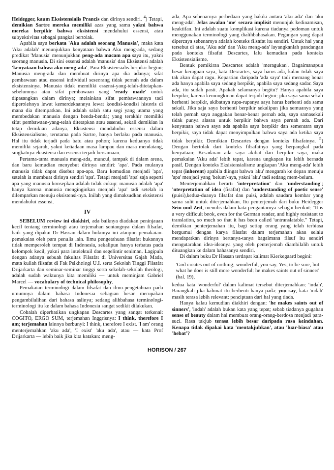Heidegger, kaum Eksistensialis Prancis dan dirinya sendiri. <sup>4</sup>) Tetapi, demikian Sartre mereka memiliki azas yang sama yakni bahwa mereka berpikir bahwa eksistensi mendahului essensi, atau subyektivitas sebagai pangkal bertolak.
Apabila saya berkata 'Aku adalah seorang Manusia', maka kata 'Aku adalah' menunjukkan kenyataan bahwa Aku meng-ada, sedang predikat 'Manusia' menunjukkan peng-ada macam apa saya itu, yakni seorang manusia. Di sini essensi adalah 'manusia' dan Eksistensi adalah 'kenyataan bahwa aku meng-ada'. Para Eksistensialis berpikir begini: Manusia meng-ada dan membuat dirinya apa dia adanya; sifat pembawaan atau essensi individuil seseorang tidak pernah ada dalam eksistensinya. Manusia tidak memiliki essensi-yang-telah-ditetapkan-sebelumnya atau sifat pembawaan yang 'ready made' untuk dipasangkan dalam dirinya; melainkan sifat pembawaannya tadi diperolehnya lewat kemerdekaannya lewat kondisi-kondisi historis di mana dia ditempatkan. Ini adalah salah satu segi yang utama yang membedakan manusia dengan benda-benda; yang terakhir memiliki sifat pembawaan-yang-telah ditetapkan atau essensi, sekali demikian ia tetap demikian adanya. Eksistensi mendahului essensi dalam Eksistensialisme, terutama pada Sartre, hanya berlaku pada manusia. Hal itu tidak terjadi pada batu atau pohon; karena keduanya tidak memiliki sejarah, yakni ketiadaan masa lampau dan masa mendatang, singkatnya eksistensi dan essensi terjadi bersamaan.
Pertama-tama manusia meng-ada, muncul, tampak di dalam arena, dan baru kemudian menyebut dirinya sendiri: 'apa'. Pada mulanya manusia tidak dapat disebut apa-apa. Baru kemudian menjadi 'apa', setelah ia membuat dirinya sendiri 'apa'. Tetapi menjadi 'apa' saja seperti apa yang manusia konsepkan adalah tidak cukup: manusia adalah 'apa' hanya karena manusia menginginkan menjadi 'apa' tadi setelah ia dilemparkan menuju eksistensi-nya. Inilah yang dimaksudkan eksistensi mendahului essensi.
IV
SEBELUM review ini diakhiri, ada baiknya diadakan peninjauan kecil tentang terminologi atau terjemahan sentangnya dalam filsafat, baik yang dipakai Dr Hassan dalam bukunya ini ataupun pemakaian-pemakaian oleh para penulis lain. Ilmu pengetahuan filsafat bukannya tidak memperoleh tempat di Indonesia, sekalipun hanya terbatas pada kelompok kecil, yakni para intelektuil dan segelintir seniman. Lagipula dengan adanya sebuah fakultas Filsafat di Universitas Gajah Mada, mata kuliah filsafat di Fak Psikhologi U.I. serta Sekolah Tinggi Filsafat Drijarkarta dan seminar-seminar tinggi serta sekolah-sekolah theologi, adalah sudah waktunya kita memiliki — untuk meminjam Gabriel Marcel — vocabulary of technical philosophy.
Pemakaian terminologi dalam filsafat dan ilmu-pengetahuan pada umumnya dalam bahasa Indonesia sebagian besar merupakan pengambilalihan dari bahasa aslinya; sedang alihbahasa terminologi-terminologi itu ke dalam bahasa Indonesia sangat sedikit dilakukan.
Cobalah diperhatikan ungkapan Descartes yang sangat terkenal: COGITO, ERGO SUM, terjemahan Inggrisnya: I think, therefore I am; terjemahan lainnya berbunyi: I think, therefore I exist. 'I am' orang menterjemahkan 'aku ada', 'I exist' 'aku ada', atau — kata Prof Drijarkarta — lebih baik jika kita katakan: meng-
ada. Apa sebenarnya perbedaan yang hakiki antara 'aku ada' dan 'aku meng-ada'. Jelas awalan 'me' secara implisit menunjuk kedinamisan, keaktifan. Ini adalah suatu komplikasi karena tiadanya pedoman untuk menggunakan terminologi yang dialihbahasakan. Pegangan yang dapat dipercaya sebenarnya adalah konteks filsafat itu sendiri. Untuk hal yang tersebut di atas, 'Aku ada' dan 'Aku meng-ada' layangkanlah pandangan pada konteks filsafat Descartes, lalu kemudian pada konteks Eksistensialisme.
Bentuk pemikiran Descartes adalah 'meragukan'. Bagaimanapun besar keraguan saya, kata Descartes, saya harus ada, kalau tidak saya tak akan dapat ragu. Kepastian daripada 'ada saya' tadi memang benar ada hanya apabila saya sedang berpikir, apabila saya sedang sadar. Saya ada, itu sudah pasti. Apakah selamanya begitu? Hanya apabila saya berpikir, karena kemungkinan dapat terjadi begini: jika saya sama sekali berhenti berpikir, akibatnya rupa-rupanya saya harus berhenti ada sama sekali. Jika saja saya berhenti berpikir sekalipun jika semuanya yang telah pernah saya anggakan benar-benar pernah ada, saya samasekali tidak punya alasan untuk berpikir bahwa saya pernah ada. Dari kenyataan bahwa saya ada apabila saya berpikir dan sementara saya berpikir, saya tidak dapat menyimpulkan bahwa saya ada ketika saya tidak berpikir. Demikian Descartes dengan konteks filsafatnya. <sup>5</sup>) Dengan bertolak dari konteks filsafatnya yang berpangkal pada kenyataan: Kesadaran ada saya akibat dari berpikir saya, maka pemakaian 'Aku ada' lebih tepat, karena ungkapan itu lebih bernada pasif. Dengan konteks Eksistensialisme ungkapan 'Aku meng-ada' lebih tepat (inherent) apabila diingat bahwa 'aku' mengarah ke depan menuju 'apa' menjadi yang 'belum'-nya, yakni 'aku' tadi sedang mem-belum.
Menterjemahkan berarti 'interpretation' dan 'understanding'; 'nterpretation of idea (fisafat) dan 'understanding of poetic sense' (puisi),kedua-duanya filsafat dan puisi, adalah saudara kembar yang sama sulit untuk diterjemahkan. Itu penterjemah dari buku Heidegger Sein und Zeit, menulis dalam kata pengantarnya sebagai berikut: "It is a very difficult book, even for the German reader, and highly resistant to translation, so much so that it has been called 'untranslatable." Tetapi, demikian penterjemahan itu, bagi setiap orang yang telah terbiasa bergumul dengan karya filsafat dalam terjemahan akan selalu mendapatkan dirinya bertanya-tanya bagaimana filsuf itu sendiri mengutarakan idea-ideanya yang oleh penterjemah diambilalih untuk dituangkan ke dalam bahasanya sendiri.
Di dalam buku Dr Hassan terdapat kalimat Kierkegaard begini:
'God creates out of nothing; wonderful, you say. Yes, to be sure, but what he does is still more wonderful: he makes saints out of sinners' (hal. 19),
kedua kata 'wonderful' dalam kalimat tersebut diterjemahkan: 'indah'. Barangkali jika kalimat itu berhenti hanya pada: you say, kata 'indah' masih terasa lebih relevant: penciptaan dari hal yang tiada.
Hanya kalau kemudian diakhiri dengan: 'he makes saints out of sinners', 'indah' adalah bukan kata yang tepat; sebab tiadanya gugahan sense of beauty dalam hal membuat orang-orang-berdosa menjadi para-suci. Rasa takjub terasa lebih besar daripada rasa keindahan. Kenapa tidak dipakai kata 'mentakjubkan', atau 'luar-biasa' atau 'hebat'?
HORISON / 267